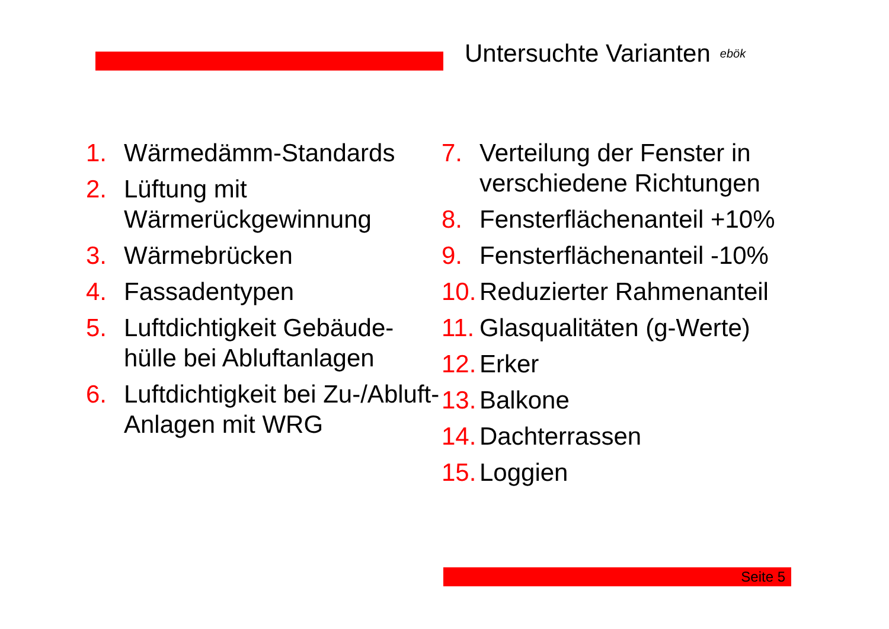Untersuchte Varianten ebök
1. Wärmedämm-Standards
2. Lüftung mit Wärmerückgewinnung
3. Wärmebrücken
4. Fassadentypen
5. Luftdichtigkeit Gebäude-hülle bei Abluftanlagen
6. Luftdichtigkeit bei Zu-/Abluft-Anlagen mit WRG
7. Verteilung der Fenster in verschiedene Richtungen
8. Fensterflächenanteil +10%
9. Fensterflächenanteil -10%
10. Reduzierter Rahmenanteil
11. Glasqualitäten (g-Werte)
12. Erker
13. Balkone
14. Dachterrassen
15. Loggien
Seite 5